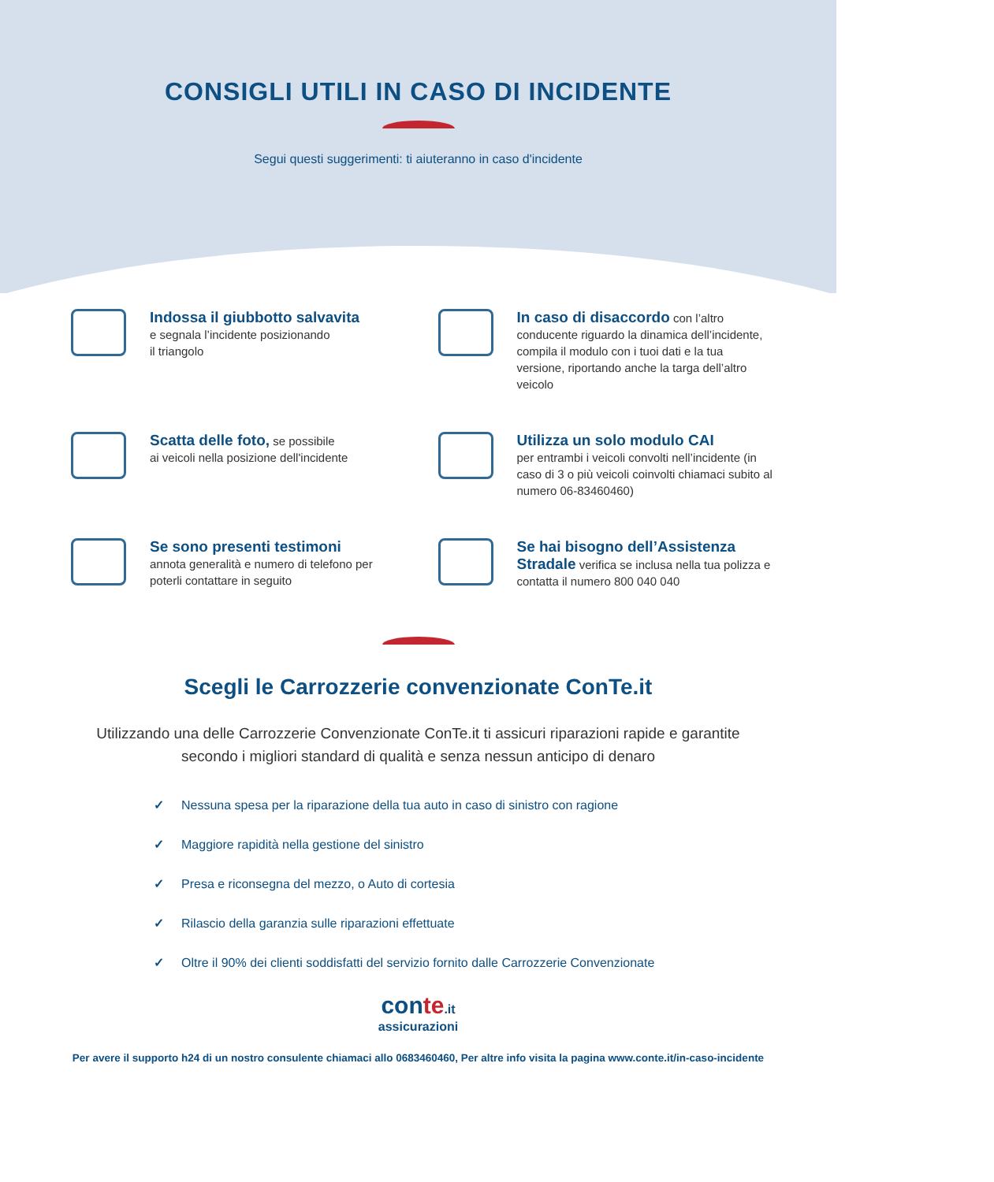CONSIGLI UTILI IN CASO DI INCIDENTE
Segui questi suggerimenti: ti aiuteranno in caso d'incidente
Indossa il giubbotto salvavita
e segnala l’incidente posizionando
il triangolo
In caso di disaccordo con l’altro conducente riguardo la dinamica dell’incidente, compila il modulo con i tuoi dati e la tua versione, riportando anche la targa dell’altro veicolo
Scatta delle foto, se possibile
ai veicoli nella posizione dell'incidente
Utilizza un solo modulo CAI
per entrambi i veicoli convolti nell’incidente (in caso di 3 o più veicoli coinvolti chiamaci subito al numero 06-83460460)
Se sono presenti testimoni
annota generalità e numero di telefono per poterli contattare in seguito
Se hai bisogno dell’Assistenza Stradale verifica se inclusa nella tua polizza e contatta il numero 800 040 040
Scegli le Carrozzerie convenzionate ConTe.it
Utilizzando una delle Carrozzerie Convenzionate ConTe.it ti assicuri riparazioni rapide e garantite secondo i migliori standard di qualità e senza nessun anticipo di denaro
✓ Nessuna spesa per la riparazione della tua auto in caso di sinistro con ragione
✓ Maggiore rapidità nella gestione del sinistro
✓ Presa e riconsegna del mezzo, o Auto di cortesia
✓ Rilascio della garanzia sulle riparazioni effettuate
✓ Oltre il 90% dei clienti soddisfatti del servizio fornito dalle Carrozzerie Convenzionate
conte.it
assicurazioni
Per avere il supporto h24 di un nostro consulente chiamaci allo 0683460460, Per altre info visita la pagina www.conte.it/in-caso-incidente